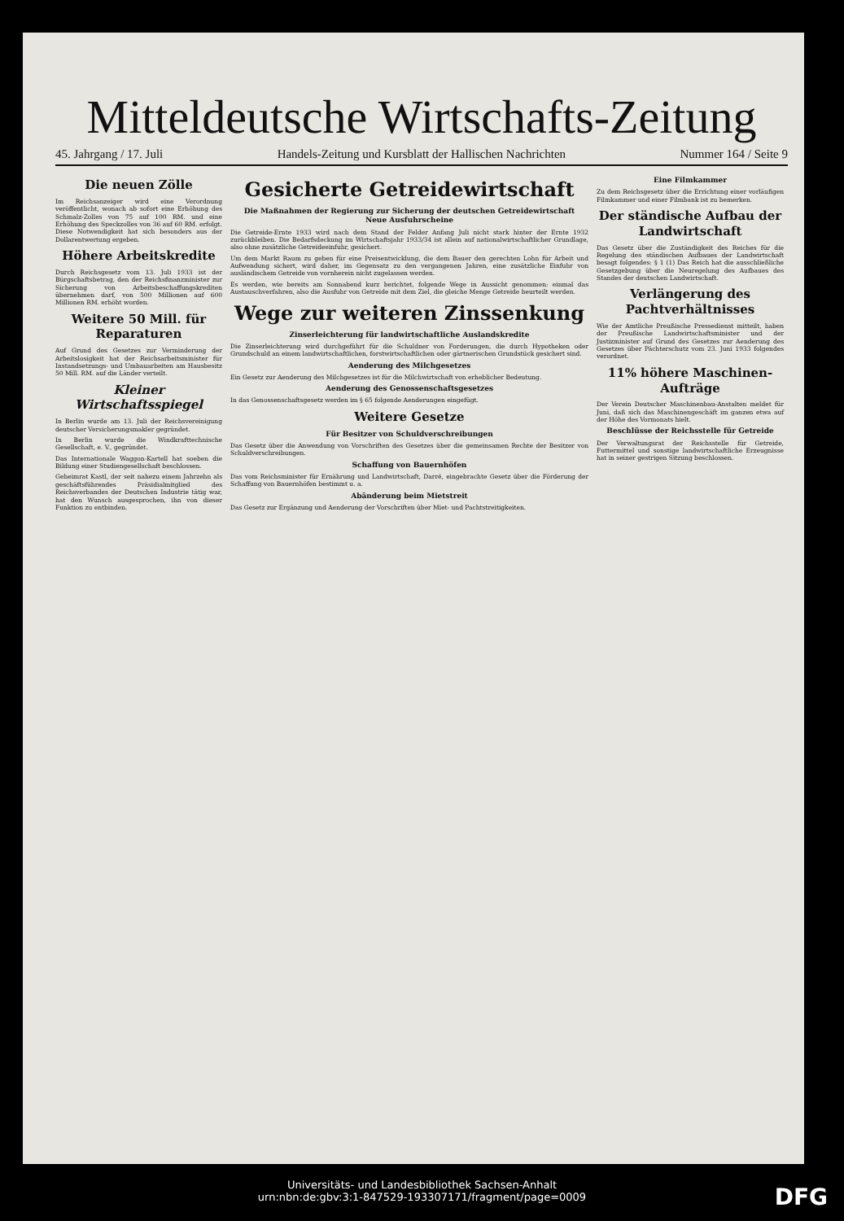Mitteldeutsche Wirtschafts-Zeitung
45. Jahrgang / 17. Juli Handels-Zeitung und Kursblatt der Hallischen Nachrichten Nummer 164 / Seite 9
Die neuen Zölle
Im Reichsanzeiger wird eine Verordnung veröffentlicht, wonach ab sofort eine Erhöhung des Schmalz-Zolles von 75 auf 100 RM. und eine Erhöhung des Speckzolles von 36 auf 60 RM. erfolgt. Diese Notwendigkeit hat sich besonders aus der Dollarentwertung ergeben.
Höhere Arbeitskredite
Durch Reichsgesetz vom 13. Juli 1933 ist der Bürgschaftsbetrag, den der Reichsfinanzminister zur Sicherung von Arbeitsbeschaffungskrediten übernehmen darf, von 500 Millionen auf 600 Millionen RM. erhöht worden.
Weitere 50 Mill. für Reparaturen
Auf Grund des Gesetzes zur Verminderung der Arbeitslosigkeit hat der Reichsarbeitsminister für Instandsetzungs- und Umbauarbeiten am Hausbesitz 50 Mill. RM. auf die Länder verteilt.
Kleiner Wirtschaftsspiegel
In Berlin wurde am 13. Juli der Reichsvereinigung deutscher Versicherungsmakler gegründet.
In Berlin wurde die Windkrafttechnische Gesellschaft, e. V., gegründet.
Das Internationale Waggon-Kartell hat soeben die Bildung einer Studiengesellschaft beschlossen.
Geheimrat Kastl, der seit nahezu einem Jahrzehn als geschäftsführendes Präsidialmitglied des Reichsverbandes der Deutschen Industrie tätig war, hat den Wunsch ausgesprochen, ihn von dieser Funktion zu entbinden.
Gesicherte Getreidewirtschaft
Die Maßnahmen der Regierung zur Sicherung der deutschen Getreidewirtschaft
Neue Ausfuhrscheine
Die Getreide-Ernte 1933 wird nach dem Stand der Felder Anfang Juli nicht stark hinter der Ernte 1932 zurückbleiben. Die Bedarfsdeckung im Wirtschaftsjahr 1933/34 ist allein auf nationalwirtschaftlicher Grundlage, also ohne zusätzliche Getreideeinfuhr, gesichert.
Um dem Markt Raum zu geben für eine Preisentwicklung, die dem Bauer den gerechten Lohn für Arbeit und Aufwendung sichert, wird daher, im Gegensatz zu den vergangenen Jahren, eine zusätzliche Einfuhr von ausländischem Getreide von vornherein nicht zugelassen werden.
Es werden, wie bereits am Sonnabend kurz berichtet, folgende Wege in Aussicht genommen: einmal das Austauschverfahren, also die Ausfuhr von Getreide mit dem Ziel, die gleiche Menge Getreide beurteilt werden.
Wege zur weiteren Zinssenkung
Zinserleichterung für landwirtschaftliche Auslandskredite
Die Zinserleichterung wird durchgeführt für die Schuldner von Forderungen, die durch Hypotheken oder Grundschuld an einem landwirtschaftlichen, forstwirtschaftlichen oder gärtnerischen Grundstück gesichert sind.
Aenderung des Milchgesetzes
Ein Gesetz zur Aenderung des Milchgesetzes ist für die Milchwirtschaft von erheblicher Bedeutung.
Aenderung des Genossenschaftsgesetzes
In das Genossenschaftsgesetz werden im § 65 folgende Aenderungen eingefügt.
Weitere Gesetze
Für Besitzer von Schuldverschreibungen
Das Gesetz über die Anwendung von Vorschriften des Gesetzes über die gemeinsamen Rechte der Besitzer von Schuldverschreibungen.
Schaffung von Bauernhöfen
Das vom Reichsminister für Ernährung und Landwirtschaft, Darré, eingebrachte Gesetz über die Förderung der Schaffung von Bauernhöfen bestimmt u. a.
Abänderung beim Mietstreit
Das Gesetz zur Ergänzung und Aenderung der Vorschriften über Miet- und Pachtstreitigkeiten.
Eine Filmkammer
Zu dem Reichsgesetz über die Errichtung einer vorläufigen Filmkammer und einer Filmbank ist zu bemerken.
Der ständische Aufbau der Landwirtschaft
Das Gesetz über die Zuständigkeit des Reiches für die Regelung des ständischen Aufbaues der Landwirtschaft besagt folgendes: § 1 (1) Das Reich hat die ausschließliche Gesetzgebung über die Neuregelung des Aufbaues des Standes der deutschen Landwirtschaft.
Verlängerung des Pachtverhältnisses
Wie der Amtliche Preußische Pressedienst mitteilt, haben der Preußische Landwirtschaftsminister und der Justizminister auf Grund des Gesetzes zur Aenderung des Gesetzes über Pächterschutz vom 23. Juni 1933 folgendes verordnet.
11% höhere Maschinen-Aufträge
Der Verein Deutscher Maschinenbau-Anstalten meldet für Juni, daß sich das Maschinengeschäft im ganzen etwa auf der Höhe des Vormonats hielt.
Beschlüsse der Reichsstelle für Getreide
Der Verwaltungsrat der Reichsstelle für Getreide, Futtermittel und sonstige landwirtschaftliche Erzeugnisse hat in seiner gestrigen Sitzung beschlossen.
Universitäts- und Landesbibliothek Sachsen-Anhalt
urn:nbn:de:gbv:3:1-847529-193307171/fragment/page=0009
DFG